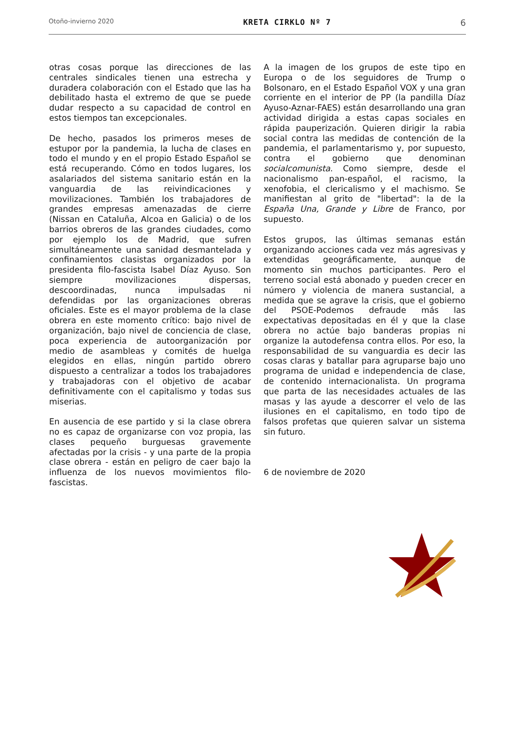Otoño-invierno 2020 KRETA CIRKLO Nº 7 6
otras cosas porque las direcciones de las centrales sindicales tienen una estrecha y duradera colaboración con el Estado que las ha debilitado hasta el extremo de que se puede dudar respecto a su capacidad de control en estos tiempos tan excepcionales.
De hecho, pasados los primeros meses de estupor por la pandemia, la lucha de clases en todo el mundo y en el propio Estado Español se está recuperando. Cómo en todos lugares, los asalariados del sistema sanitario están en la vanguardia de las reivindicaciones y movilizaciones. También los trabajadores de grandes empresas amenazadas de cierre (Nissan en Cataluña, Alcoa en Galicia) o de los barrios obreros de las grandes ciudades, como por ejemplo los de Madrid, que sufren simultáneamente una sanidad desmantelada y confinamientos clasistas organizados por la presidenta filo-fascista Isabel Díaz Ayuso. Son siempre movilizaciones dispersas, descoordinadas, nunca impulsadas ni defendidas por las organizaciones obreras oficiales. Este es el mayor problema de la clase obrera en este momento crítico: bajo nivel de organización, bajo nivel de conciencia de clase, poca experiencia de autoorganización por medio de asambleas y comités de huelga elegidos en ellas, ningún partido obrero dispuesto a centralizar a todos los trabajadores y trabajadoras con el objetivo de acabar definitivamente con el capitalismo y todas sus miserias.
En ausencia de ese partido y si la clase obrera no es capaz de organizarse con voz propia, las clases pequeño burguesas gravemente afectadas por la crisis - y una parte de la propia clase obrera - están en peligro de caer bajo la influenza de los nuevos movimientos filo-fascistas.
A la imagen de los grupos de este tipo en Europa o de los seguidores de Trump o Bolsonaro, en el Estado Español VOX y una gran corriente en el interior de PP (la pandilla Díaz Ayuso-Aznar-FAES) están desarrollando una gran actividad dirigida a estas capas sociales en rápida pauperización. Quieren dirigir la rabia social contra las medidas de contención de la pandemia, el parlamentarismo y, por supuesto, contra el gobierno que denominan socialcomunista. Como siempre, desde el nacionalismo pan-español, el racismo, la xenofobia, el clericalismo y el machismo. Se manifiestan al grito de "libertad": la de la España Una, Grande y Libre de Franco, por supuesto.
Estos grupos, las últimas semanas están organizando acciones cada vez más agresivas y extendidas geográficamente, aunque de momento sin muchos participantes. Pero el terreno social está abonado y pueden crecer en número y violencia de manera sustancial, a medida que se agrave la crisis, que el gobierno del PSOE-Podemos defraude más las expectativas depositadas en él y que la clase obrera no actúe bajo banderas propias ni organize la autodefensa contra ellos. Por eso, la responsabilidad de su vanguardia es decir las cosas claras y batallar para agruparse bajo uno programa de unidad e independencia de clase, de contenido internacionalista. Un programa que parta de las necesidades actuales de las masas y las ayude a descorrer el velo de las ilusiones en el capitalismo, en todo tipo de falsos profetas que quieren salvar un sistema sin futuro.
6 de noviembre de 2020